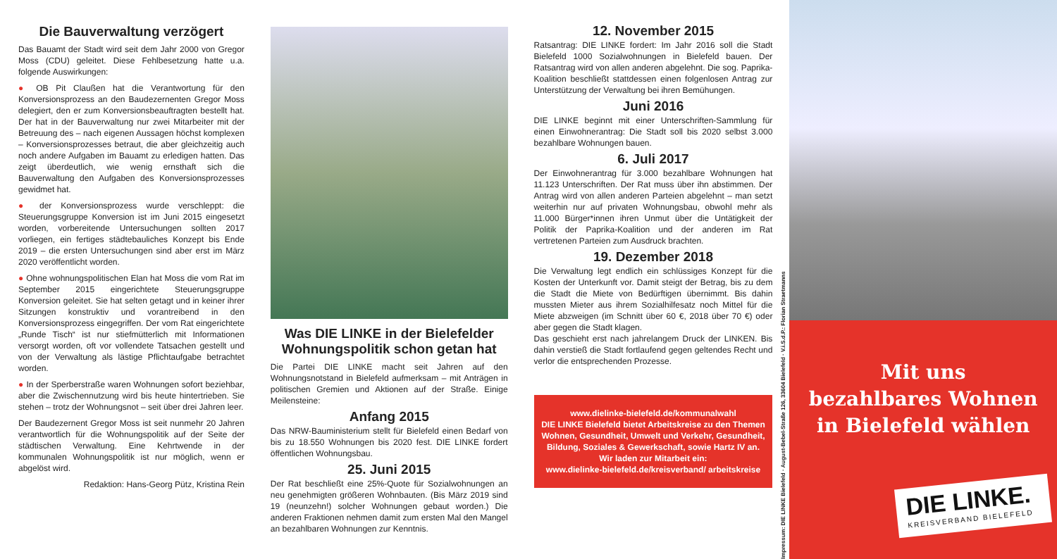Die Bauverwaltung verzögert
Das Bauamt der Stadt wird seit dem Jahr 2000 von Gregor Moss (CDU) geleitet. Diese Fehlbesetzung hatte u.a. folgende Auswirkungen:
● OB Pit Claußen hat die Verantwortung für den Konversionsprozess an den Baudezernenten Gregor Moss delegiert, den er zum Konversionsbeauftragten bestellt hat. Der hat in der Bauverwaltung nur zwei Mitarbeiter mit der Betreuung des – nach eigenen Aussagen höchst komplexen – Konversionsprozesses betraut, die aber gleichzeitig auch noch andere Aufgaben im Bauamt zu erledigen hatten. Das zeigt überdeutlich, wie wenig ernsthaft sich die Bauverwaltung den Aufgaben des Konversionsprozesses gewidmet hat.
● der Konversionsprozess wurde verschleppt: die Steuerungsgruppe Konversion ist im Juni 2015 eingesetzt worden, vorbereitende Untersuchungen sollten 2017 vorliegen, ein fertiges städtebauliches Konzept bis Ende 2019 – die ersten Untersuchungen sind aber erst im März 2020 veröffentlicht worden.
● Ohne wohnungspolitischen Elan hat Moss die vom Rat im September 2015 eingerichtete Steuerungsgruppe Konversion geleitet. Sie hat selten getagt und in keiner ihrer Sitzungen konstruktiv und vorantreibend in den Konversionsprozess eingegriffen. Der vom Rat eingerichtete „Runde Tisch“ ist nur stiefmütterlich mit Informationen versorgt worden, oft vor vollendete Tatsachen gestellt und von der Verwaltung als lästige Pflichtaufgabe betrachtet worden.
● In der Sperberstraße waren Wohnungen sofort beziehbar, aber die Zwischennutzung wird bis heute hintertrieben. Sie stehen – trotz der Wohnungsnot – seit über drei Jahren leer.
Der Baudezernent Gregor Moss ist seit nunmehr 20 Jahren verantwortlich für die Wohnungspolitik auf der Seite der städtischen Verwaltung. Eine Kehrtwende in der kommunalen Wohnungspolitik ist nur möglich, wenn er abgelöst wird.
Redaktion: Hans-Georg Pütz, Kristina Rein
Was DIE LINKE in der Bielefelder Wohnungspolitik schon getan hat
Die Partei DIE LINKE macht seit Jahren auf den Wohnungsnotstand in Bielefeld aufmerksam – mit Anträgen in politischen Gremien und Aktionen auf der Straße. Einige Meilensteine:
Anfang 2015
Das NRW-Bauministerium stellt für Bielefeld einen Bedarf von bis zu 18.550 Wohnungen bis 2020 fest. DIE LINKE fordert öffentlichen Wohnungsbau.
25. Juni 2015
Der Rat beschließt eine 25%-Quote für Sozialwohnungen an neu genehmigten größeren Wohnbauten. (Bis März 2019 sind 19 (neunzehn!) solcher Wohnungen gebaut worden.) Die anderen Fraktionen nehmen damit zum ersten Mal den Mangel an bezahlbaren Wohnungen zur Kenntnis.
12. November 2015
Ratsantrag: DIE LINKE fordert: Im Jahr 2016 soll die Stadt Bielefeld 1000 Sozialwohnungen in Bielefeld bauen. Der Ratsantrag wird von allen anderen abgelehnt. Die sog. Paprika-Koalition beschließt stattdessen einen folgenlosen Antrag zur Unterstützung der Verwaltung bei ihren Bemühungen.
Juni 2016
DIE LINKE beginnt mit einer Unterschriften-Sammlung für einen Einwohnerantrag: Die Stadt soll bis 2020 selbst 3.000 bezahlbare Wohnungen bauen.
6. Juli 2017
Der Einwohnerantrag für 3.000 bezahlbare Wohnungen hat 11.123 Unterschriften. Der Rat muss über ihn abstimmen. Der Antrag wird von allen anderen Parteien abgelehnt – man setzt weiterhin nur auf privaten Wohnungsbau, obwohl mehr als 11.000 Bürger*innen ihren Unmut über die Untätigkeit der Politik der Paprika-Koalition und der anderen im Rat vertretenen Parteien zum Ausdruck brachten.
19. Dezember 2018
Die Verwaltung legt endlich ein schlüssiges Konzept für die Kosten der Unterkunft vor. Damit steigt der Betrag, bis zu dem die Stadt die Miete von Bedürftigen übernimmt. Bis dahin mussten Mieter aus ihrem Sozialhilfesatz noch Mittel für die Miete abzweigen (im Schnitt über 60 €, 2018 über 70 €) oder aber gegen die Stadt klagen.
Das geschieht erst nach jahrelangem Druck der LINKEN. Bis dahin verstieß die Stadt fortlaufend gegen geltendes Recht und verlor die entsprechenden Prozesse.
www.dielinke-bielefeld.de/kommunalwahl
DIE LINKE Bielefeld bietet Arbeitskreise zu den Themen Wohnen, Gesundheit, Umwelt und Verkehr, Gesundheit, Bildung, Soziales & Gewerkschaft, sowie Hartz IV an.
Wir laden zur Mitarbeit ein:
www.dielinke-bielefeld.de/kreisverband/ arbeitskreise
Impressum: DIE LINKE Bielefeld · August-Bebel-Straße 126, 33604 Bielefeld · V.i.S.d.P.: Florian Straetmanns
Mit uns
bezahlbares Wohnen
in Bielefeld wählen
DIE LINKE.
KREISVERBAND BIELEFELD